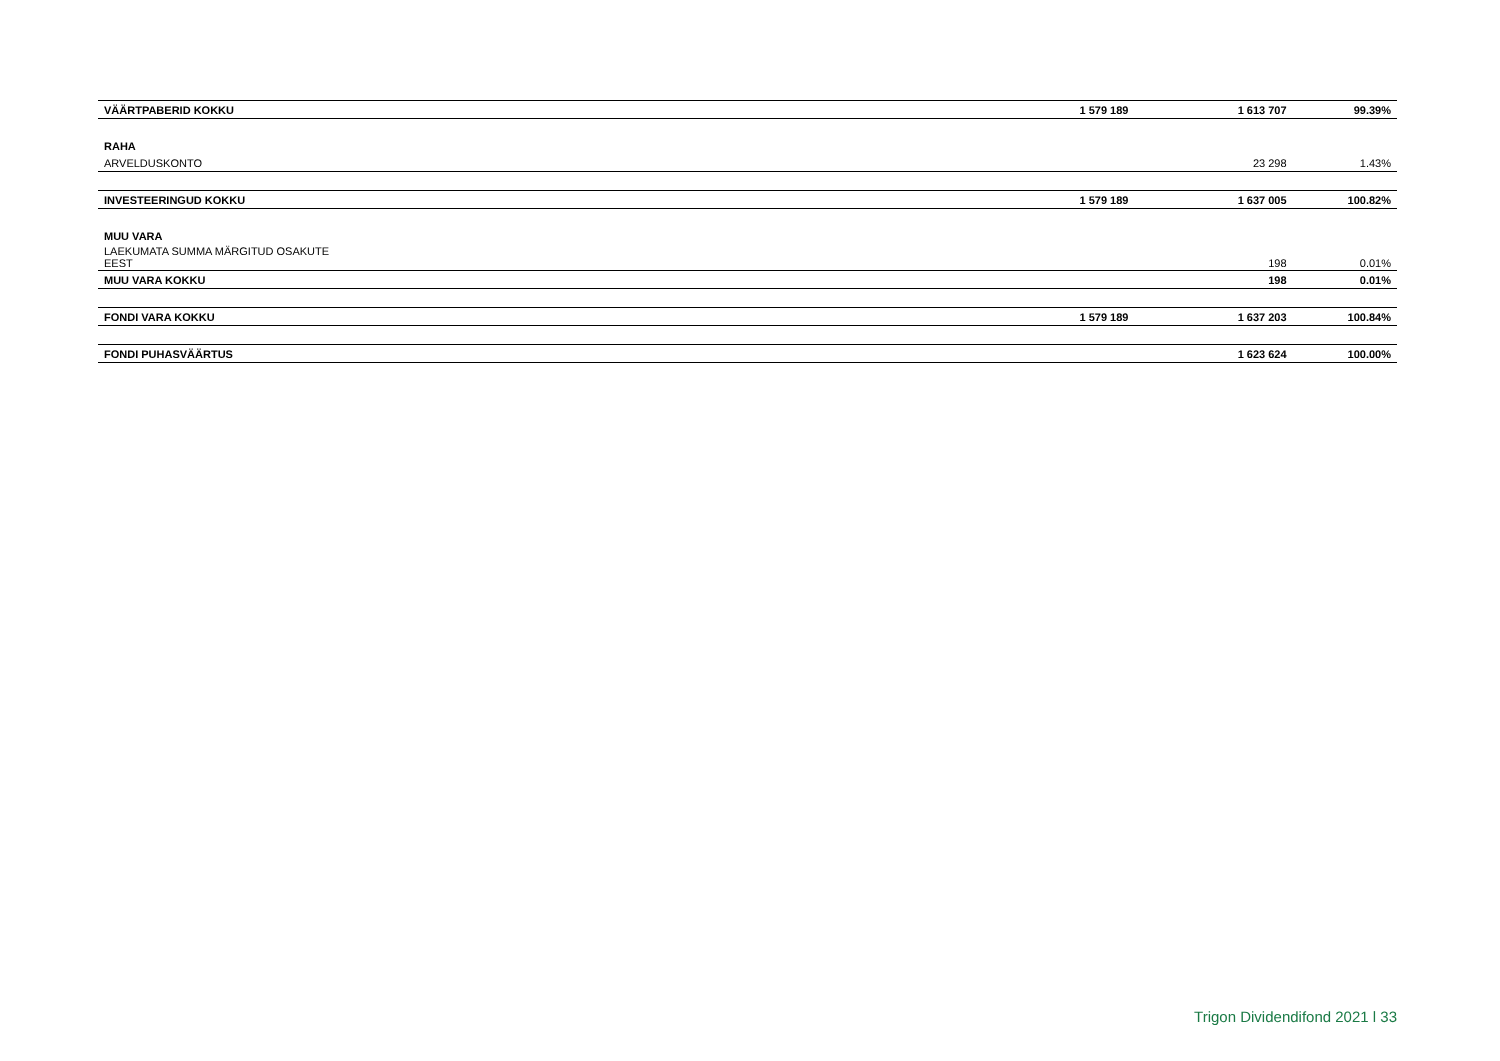| VÄÄRTPABERID KOKKU | 1 579 189 | 1 613 707 | 99.39% |
| RAHA | | | |
| ARVELDUSKONTO | | 23 298 | 1.43% |
| INVESTEERINGUD KOKKU | 1 579 189 | 1 637 005 | 100.82% |
| MUU VARA | | | |
| LAEKUMATA SUMMA MÄRGITUD OSAKUTE EEST | | 198 | 0.01% |
| MUU VARA KOKKU | | 198 | 0.01% |
| FONDI VARA KOKKU | 1 579 189 | 1 637 203 | 100.84% |
| FONDI PUHASVÄÄRTUS | | 1 623 624 | 100.00% |
Trigon Dividendifond 2021 l 33